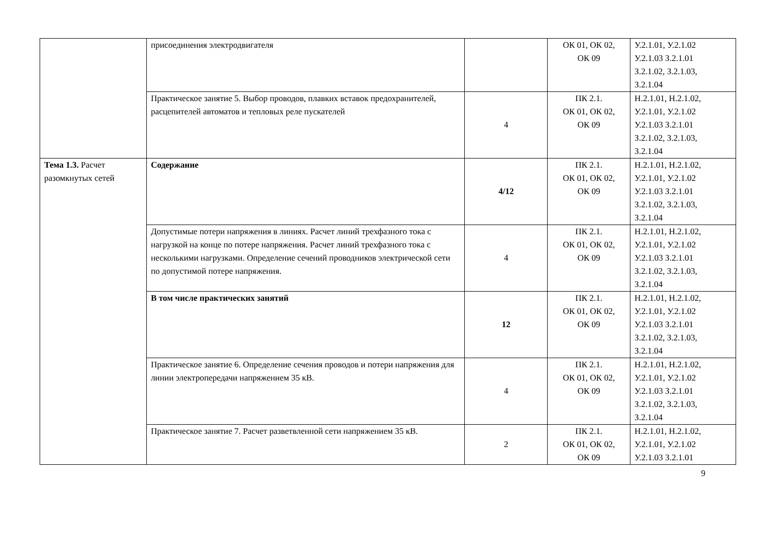| | присоединения электродвигателя | | ОК 01, ОК 02, ОК 09 | У.2.1.01, У.2.1.02 У.2.1.03 З.2.1.01 З.2.1.02, З.2.1.03, З.2.1.04 |
| | Практическое занятие 5. Выбор проводов, плавких вставок предохранителей, расцепителей автоматов и тепловых реле пускателей | 4 | ПК 2.1. ОК 01, ОК 02, ОК 09 | Н.2.1.01, Н.2.1.02, У.2.1.01, У.2.1.02 У.2.1.03 З.2.1.01 З.2.1.02, З.2.1.03, З.2.1.04 |
| Тема 1.3. Расчет разомкнутых сетей | Содержание | 4/12 | ПК 2.1. ОК 01, ОК 02, ОК 09 | Н.2.1.01, Н.2.1.02, У.2.1.01, У.2.1.02 У.2.1.03 З.2.1.01 З.2.1.02, З.2.1.03, З.2.1.04 |
| | Допустимые потери напряжения в линиях. Расчет линий трехфазного тока с нагрузкой на конце по потере напряжения. Расчет линий трехфазного тока с несколькими нагрузками. Определение сечений проводников электрической сети по допустимой потере напряжения. | 4 | ПК 2.1. ОК 01, ОК 02, ОК 09 | Н.2.1.01, Н.2.1.02, У.2.1.01, У.2.1.02 У.2.1.03 З.2.1.01 З.2.1.02, З.2.1.03, З.2.1.04 |
| | В том числе практических занятий | 12 | ПК 2.1. ОК 01, ОК 02, ОК 09 | Н.2.1.01, Н.2.1.02, У.2.1.01, У.2.1.02 У.2.1.03 З.2.1.01 З.2.1.02, З.2.1.03, З.2.1.04 |
| | Практическое занятие 6. Определение сечения проводов и потери напряжения для линии электропередачи напряжением 35 кВ. | 4 | ПК 2.1. ОК 01, ОК 02, ОК 09 | Н.2.1.01, Н.2.1.02, У.2.1.01, У.2.1.02 У.2.1.03 З.2.1.01 З.2.1.02, З.2.1.03, З.2.1.04 |
| | Практическое занятие 7. Расчет разветвленной сети напряжением 35 кВ. | 2 | ПК 2.1. ОК 01, ОК 02, ОК 09 | Н.2.1.01, Н.2.1.02, У.2.1.01, У.2.1.02 У.2.1.03 З.2.1.01 |
9